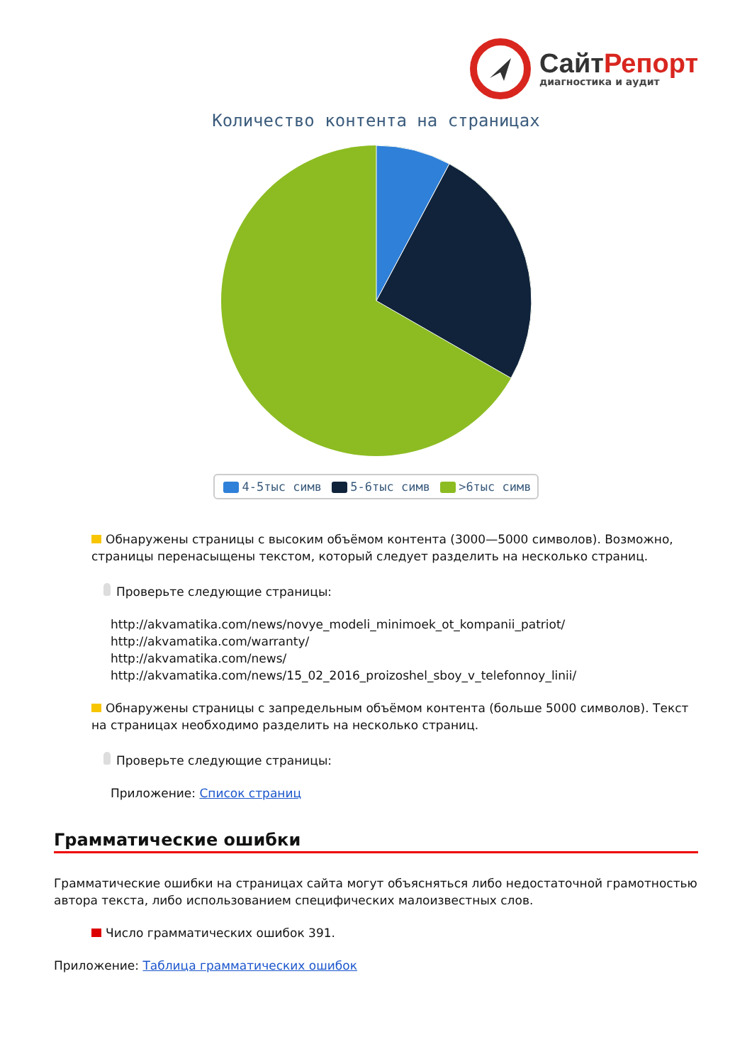СайтРепорт
диагностика и аудит
Количество контента на страницах
4-5тыс симв 5-6тыс симв >6тыс симв
Обнаружены страницы с высоким объёмом контента (3000—5000 символов). Возможно, страницы перенасыщены текстом, который следует разделить на несколько страниц.
Проверьте следующие страницы:
http://akvamatika.com/news/novye_modeli_minimoek_ot_kompanii_patriot/
http://akvamatika.com/warranty/
http://akvamatika.com/news/
http://akvamatika.com/news/15_02_2016_proizoshel_sboy_v_telefonnoy_linii/
Обнаружены страницы с запредельным объёмом контента (больше 5000 символов). Текст на страницах необходимо разделить на несколько страниц.
Проверьте следующие страницы:
Приложение: Список страниц
Грамматические ошибки
Грамматические ошибки на страницах сайта могут объясняться либо недостаточной грамотностью автора текста, либо использованием специфических малоизвестных слов.
Число грамматических ошибок 391.
Приложение: Таблица грамматических ошибок